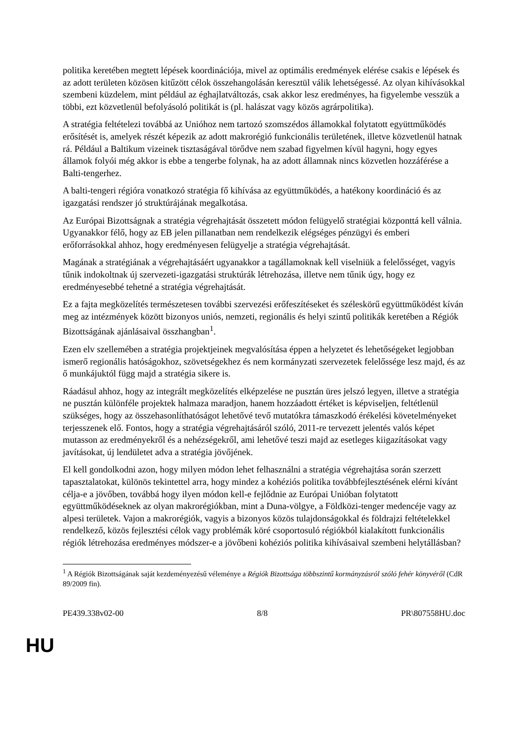politika keretében megtett lépések koordinációja, mivel az optimális eredmények elérése csakis e lépések és az adott területen közösen kitűzött célok összehangolásán keresztül válik lehetségessé. Az olyan kihívásokkal szembeni küzdelem, mint például az éghajlatváltozás, csak akkor lesz eredményes, ha figyelembe vesszük a többi, ezt közvetlenül befolyásoló politikát is (pl. halászat vagy közös agrárpolitika).
A stratégia feltételezi továbbá az Unióhoz nem tartozó szomszédos államokkal folytatott együttműködés erősítését is, amelyek részét képezik az adott makrorégió funkcionális területének, illetve közvetlenül hatnak rá. Például a Baltikum vizeinek tisztaságával törődve nem szabad figyelmen kívül hagyni, hogy egyes államok folyói még akkor is ebbe a tengerbe folynak, ha az adott államnak nincs közvetlen hozzáférése a Balti-tengerhez.
A balti-tengeri régióra vonatkozó stratégia fő kihívása az együttműködés, a hatékony koordináció és az igazgatási rendszer jó struktúrájának megalkotása.
Az Európai Bizottságnak a stratégia végrehajtását összetett módon felügyelő stratégiai központtá kell válnia. Ugyanakkor félő, hogy az EB jelen pillanatban nem rendelkezik elégséges pénzügyi és emberi erőforrásokkal ahhoz, hogy eredményesen felügyelje a stratégia végrehajtását.
Magának a stratégiának a végrehajtásáért ugyanakkor a tagállamoknak kell viselniük a felelősséget, vagyis tűnik indokoltnak új szervezeti-igazgatási struktúrák létrehozása, illetve nem tűnik úgy, hogy ez eredményesebbé tehetné a stratégia végrehajtását.
Ez a fajta megközelítés természetesen további szervezési erőfeszítéseket és széleskörű együttműködést kíván meg az intézmények között bizonyos uniós, nemzeti, regionális és helyi szintű politikák keretében a Régiók Bizottságának ajánlásaival összhangban<sup>1</sup>.
Ezen elv szellemében a stratégia projektjeinek megvalósítása éppen a helyzetet és lehetőségeket legjobban ismerő regionális hatóságokhoz, szövetségekhez és nem kormányzati szervezetek felelőssége lesz majd, és az ő munkájuktól függ majd a stratégia sikere is.
Ráadásul ahhoz, hogy az integrált megközelítés elképzelése ne pusztán üres jelszó legyen, illetve a stratégia ne pusztán különféle projektek halmaza maradjon, hanem hozzáadott értéket is képviseljen, feltétlenül szükséges, hogy az összehasonlíthatóságot lehetővé tevő mutatókra támaszkodó érékelési követelményeket terjesszenek elő. Fontos, hogy a stratégia végrehajtásáról szóló, 2011-re tervezett jelentés valós képet mutasson az eredményekről és a nehézségekről, ami lehetővé teszi majd az esetleges kiigazításokat vagy javításokat, új lendületet adva a stratégia jövőjének.
El kell gondolkodni azon, hogy milyen módon lehet felhasználni a stratégia végrehajtása során szerzett tapasztalatokat, különös tekintettel arra, hogy mindez a kohéziós politika továbbfejlesztésének elérni kívánt célja-e a jövőben, továbbá hogy ilyen módon kell-e fejlődnie az Európai Unióban folytatott együttműködéseknek az olyan makrorégiókban, mint a Duna-völgye, a Földközi-tenger medencéje vagy az alpesi területek. Vajon a makrorégiók, vagyis a bizonyos közös tulajdonságokkal és földrajzi feltételekkel rendelkező, közös fejlesztési célok vagy problémák köré csoportosuló régiókból kialakított funkcionális régiók létrehozása eredményes módszer-e a jövőbeni kohéziós politika kihívásaival szembeni helytállásban?
<sup>1</sup> A Régiók Bizottságának saját kezdeményezésű véleménye a Régiók Bizottsága többszintű kormányzásról szóló fehér könyvéről (CdR 89/2009 fin).
PE439.338v02-00 8/8 PR\807558HU.doc
HU